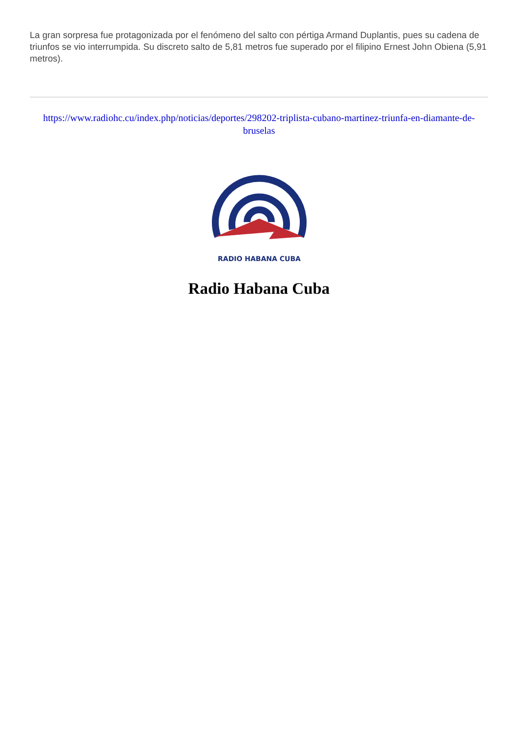La gran sorpresa fue protagonizada por el fenómeno del salto con pértiga Armand Duplantis, pues su cadena de triunfos se vio interrumpida. Su discreto salto de 5,81 metros fue superado por el filipino Ernest John Obiena (5,91 metros).
https://www.radiohc.cu/index.php/noticias/deportes/298202-triplista-cubano-martinez-triunfa-en-diamante-de-bruselas
RADIO HABANA CUBA
Radio Habana Cuba